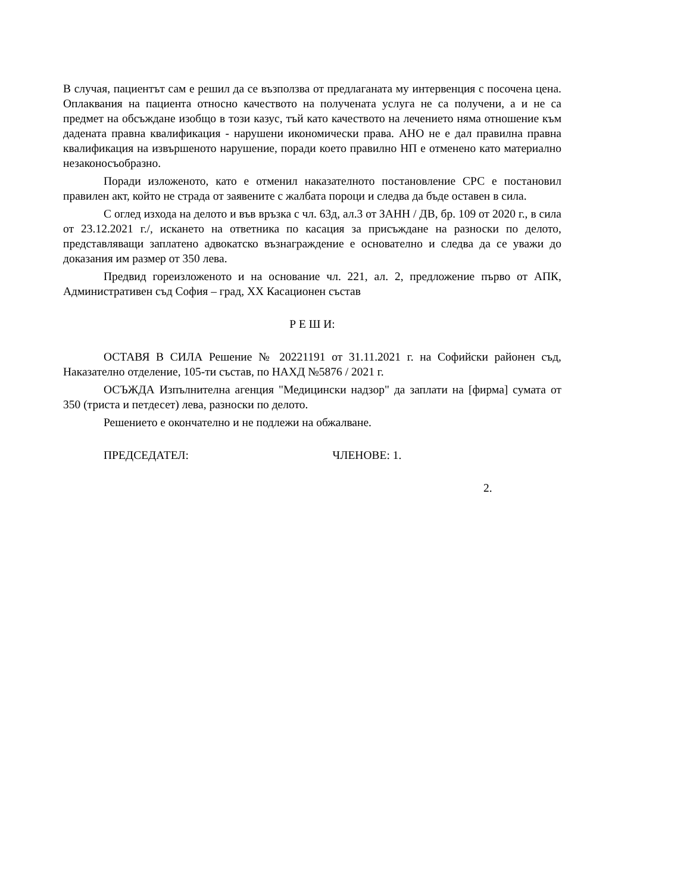В случая, пациентът сам е решил да се възползва от предлаганата му интервенция с посочена цена. Оплаквания на пациента относно качеството на получената услуга не са получени, а и не са предмет на обсъждане изобщо в този казус, тъй като качеството на лечението няма отношение към дадената правна квалификация - нарушени икономически права. АНО не е дал правилна правна квалификация на извършеното нарушение, поради което правилно НП е отменено като материално незаконосъобразно.
Поради изложеното, като е отменил наказателното постановление СРС е постановил правилен акт, който не страда от заявените с жалбата пороци и следва да бъде оставен в сила.
С оглед изхода на делото и във връзка с чл. 63д, ал.3 от ЗАНН / ДВ, бр. 109 от 2020 г., в сила от 23.12.2021 г./, искането на ответника по касация за присъждане на разноски по делото, представляващи заплатено адвокатско възнаграждение е основателно и следва да се уважи до доказания им размер от 350 лева.
Предвид гореизложеното и на основание чл. 221, ал. 2, предложение първо от АПК, Административен съд София – град, XX Касационен състав
Р Е Ш И:
ОСТАВЯ В СИЛА Решение № 20221191 от 31.11.2021 г. на Софийски районен съд, Наказателно отделение, 105-ти състав, по НАХД №5876 / 2021 г.
ОСЪЖДА Изпълнителна агенция "Медицински надзор" да заплати на [фирма] сумата от 350 (триста и петдесет) лева, разноски по делото.
Решението е окончателно и не подлежи на обжалване.
ПРЕДСЕДАТЕЛ: ЧЛЕНОВЕ: 1.
2.